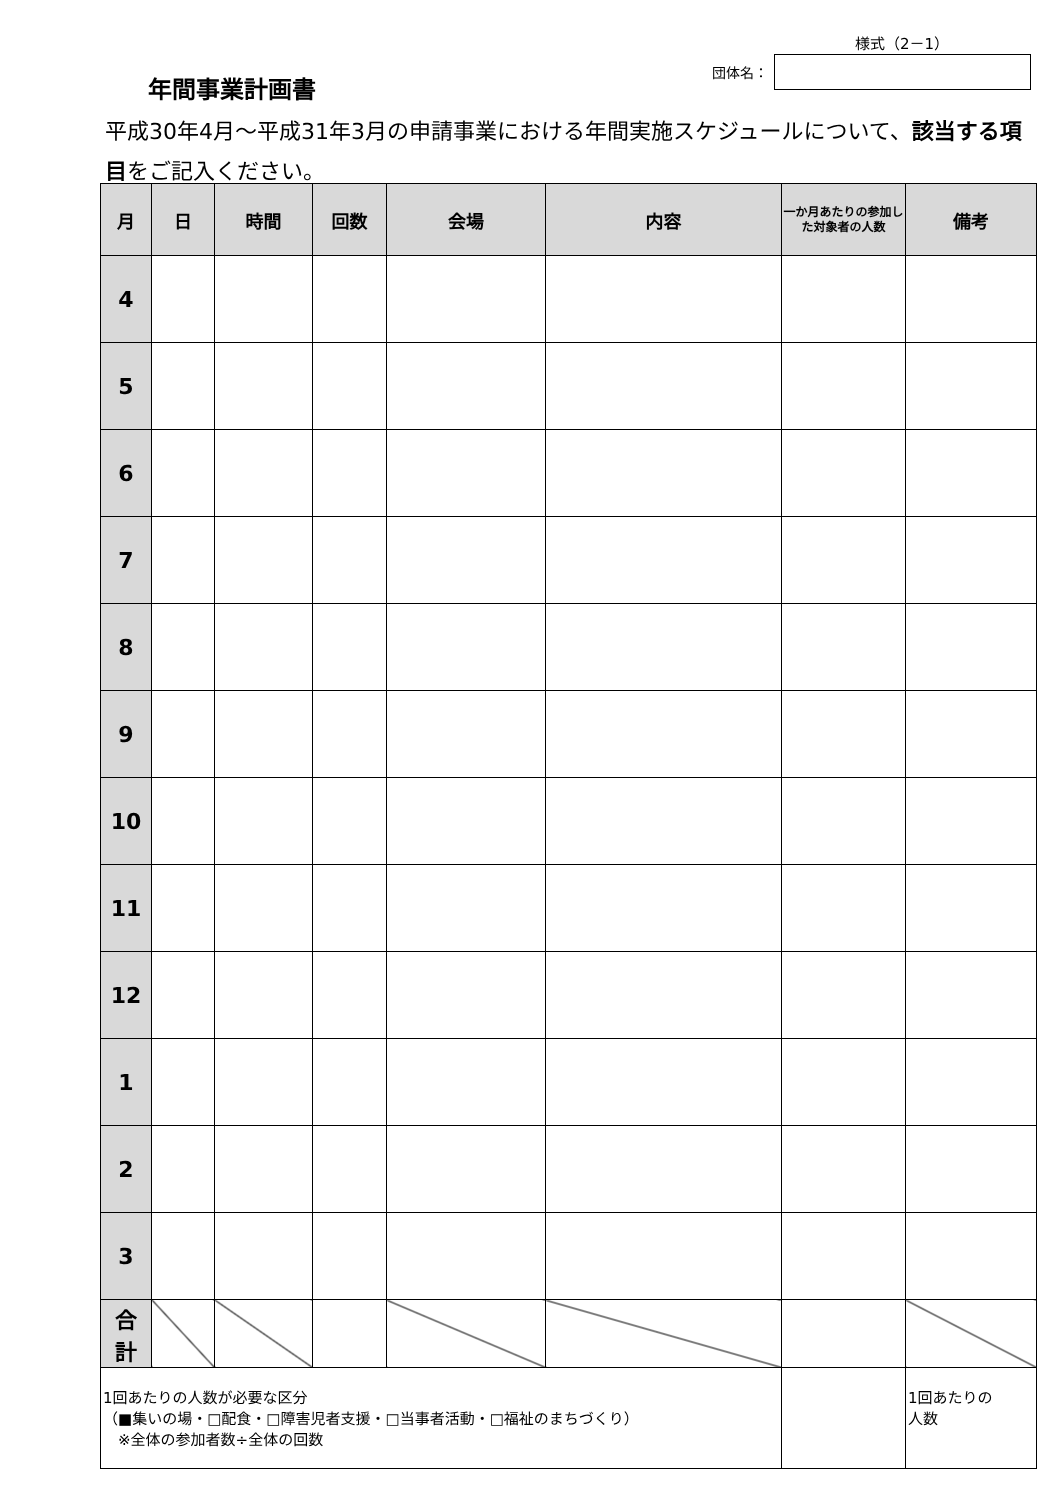様式（2－1）
団体名：
年間事業計画書
平成30年4月～平成31年3月の申請事業における年間実施スケジュールについて、該当する項目をご記入ください。
| 月 | 日 | 時間 | 回数 | 会場 | 内容 | 一か月あたりの参加した対象者の人数 | 備考 |
| --- | --- | --- | --- | --- | --- | --- | --- |
| 4 | | | | | | | |
| 5 | | | | | | | |
| 6 | | | | | | | |
| 7 | | | | | | | |
| 8 | | | | | | | |
| 9 | | | | | | | |
| 10 | | | | | | | |
| 11 | | | | | | | |
| 12 | | | | | | | |
| 1 | | | | | | | |
| 2 | | | | | | | |
| 3 | | | | | | | |
| 合 計 | | | | | | | |
| 1回あたりの人数が必要な区分 （■集いの場・□配食・□障害児者支援・□当事者活動・□福祉のまちづくり） ※全体の参加者数÷全体の回数 | | | | | | | 1回あたりの 人数 |